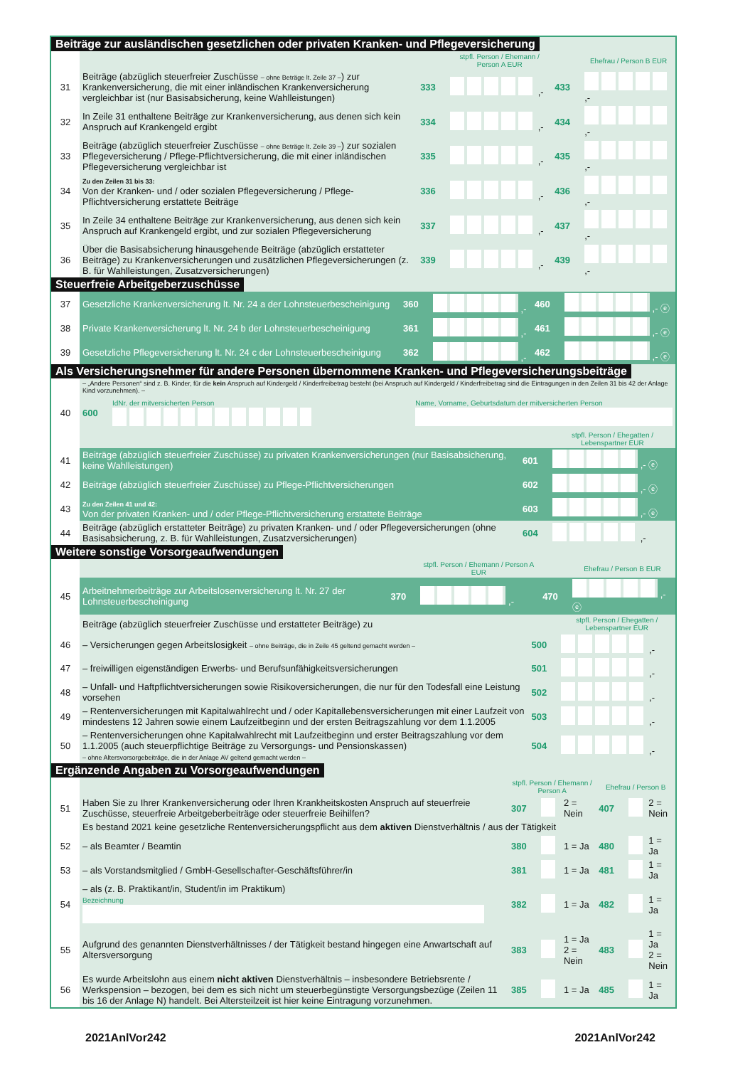Beiträge zur ausländischen gesetzlichen oder privaten Kranken- und Pflegeversicherung
| | | | stpfl. Person / Ehemann / Person A EUR | | Ehefrau / Person B EUR |
| 31 | Beiträge (abzüglich steuerfreier Zuschüsse – ohne Beträge lt. Zeile 37 – ) zur Krankenversicherung, die mit einer inländischen Krankenversicherung vergleichbar ist (nur Basisabsicherung, keine Wahlleistungen) | 333 | ,- | 433 | ,- |
| 32 | In Zeile 31 enthaltene Beiträge zur Krankenversicherung, aus denen sich kein Anspruch auf Krankengeld ergibt | 334 | ,- | 434 | ,- |
| 33 | Beiträge (abzüglich steuerfreier Zuschüsse – ohne Beträge lt. Zeile 39 – ) zur sozialen Pflegeversicherung / Pflege-Pflichtversicherung, die mit einer inländischen Pflegeversicherung vergleichbar ist | 335 | ,- | 435 | ,- |
| 34 | Zu den Zeilen 31 bis 33: Von der Kranken- und / oder sozialen Pflegeversicherung / Pflege-Pflichtversicherung erstattete Beiträge | 336 | ,- | 436 | ,- |
| 35 | In Zeile 34 enthaltene Beiträge zur Krankenversicherung, aus denen sich kein Anspruch auf Krankengeld ergibt, und zur sozialen Pflegeversicherung | 337 | ,- | 437 | ,- |
| 36 | Über die Basisabsicherung hinausgehende Beiträge (abzüglich erstatteter Beiträge) zu Krankenversicherungen und zusätzlichen Pflegeversicherungen (z. B. für Wahlleistungen, Zusatzversicherungen) | 339 | ,- | 439 | ,- |
Steuerfreie Arbeitgeberzuschüsse
| 37 | Gesetzliche Krankenversicherung lt. Nr. 24 a der Lohnsteuerbescheinigung | 360 | ,- | 460 | ,- ⓔ |
| 38 | Private Krankenversicherung lt. Nr. 24 b der Lohnsteuerbescheinigung | 361 | ,- | 461 | ,- ⓔ |
| 39 | Gesetzliche Pflegeversicherung lt. Nr. 24 c der Lohnsteuerbescheinigung | 362 | ,- | 462 | ,- ⓔ |
Als Versicherungsnehmer für andere Personen übernommene Kranken- und Pflegeversicherungsbeiträge
| | – „Andere Personen“ sind z. B. Kinder, für die kein Anspruch auf Kindergeld / Kinderfreibetrag besteht (bei Anspruch auf Kindergeld / Kinderfreibetrag sind die Eintragungen in den Zeilen 31 bis 42 der Anlage Kind vorzunehmen). – | | |
| 40 | 600 | IdNr. der mitversicherten Person | Name, Vorname, Geburtsdatum der mitversicherten Person |
| | | | stpfl. Person / Ehegatten / Lebenspartner EUR |
| 41 | Beiträge (abzüglich steuerfreier Zuschüsse) zu privaten Krankenversicherungen (nur Basisabsicherung, keine Wahlleistungen) | 601 | ,- ⓔ |
| 42 | Beiträge (abzüglich steuerfreier Zuschüsse) zu Pflege-Pflichtversicherungen | 602 | ,- ⓔ |
| 43 | Zu den Zeilen 41 und 42: Von der privaten Kranken- und / oder Pflege-Pflichtversicherung erstattete Beiträge | 603 | ,- ⓔ |
| 44 | Beiträge (abzüglich erstatteter Beiträge) zu privaten Kranken- und / oder Pflegeversicherungen (ohne Basisabsicherung, z. B. für Wahlleistungen, Zusatzversicherungen) | 604 | ,- |
Weitere sonstige Vorsorgeaufwendungen
| | | | stpfl. Person / Ehemann / Person A EUR | | Ehefrau / Person B EUR |
| 45 | Arbeitnehmerbeiträge zur Arbeitslosenversicherung lt. Nr. 27 der Lohnsteuerbescheinigung | 370 | ,- | 470 | ,- ⓔ |
| | Beiträge (abzüglich steuerfreier Zuschüsse und erstatteter Beiträge) zu | | stpfl. Person / Ehegatten / Lebenspartner EUR |
| 46 | – Versicherungen gegen Arbeitslosigkeit – ohne Beiträge, die in Zeile 45 geltend gemacht werden – | 500 | ,- |
| 47 | – freiwilligen eigenständigen Erwerbs- und Berufsunfähigkeitsversicherungen | 501 | ,- |
| 48 | – Unfall- und Haftpflichtversicherungen sowie Risikoversicherungen, die nur für den Todesfall eine Leistung vorsehen | 502 | ,- |
| 49 | – Rentenversicherungen mit Kapitalwahlrecht und / oder Kapitallebensversicherungen mit einer Laufzeit von mindestens 12 Jahren sowie einem Laufzeitbeginn und der ersten Beitragszahlung vor dem 1.1.2005 | 503 | ,- |
| 50 | – Rentenversicherungen ohne Kapitalwahlrecht mit Laufzeitbeginn und erster Beitragszahlung vor dem 1.1.2005 (auch steuerpflichtige Beiträge zu Versorgungs- und Pensionskassen) – ohne Altersvorsorgebeiträge, die in der Anlage AV geltend gemacht werden – | 504 | ,- |
Ergänzende Angaben zu Vorsorgeaufwendungen
| | | stpfl. Person / Ehemann / Person A | | | Ehefrau / Person B | | |
| 51 | Haben Sie zu Ihrer Krankenversicherung oder Ihren Krankheitskosten Anspruch auf steuerfreie Zuschüsse, steuerfreie Arbeitgeberbeiträge oder steuerfreie Beihilfen? | 307 | | 2 = Nein | 407 | | 2 = Nein |
| | Es bestand 2021 keine gesetzliche Rentenversicherungspflicht aus dem aktiven Dienstverhältnis / aus der Tätigkeit | | | | | | |
| 52 | – als Beamter / Beamtin | 380 | | 1 = Ja | 480 | | 1 = Ja |
| 53 | – als Vorstandsmitglied / GmbH-Gesellschafter-Geschäftsführer/in | 381 | | 1 = Ja | 481 | | 1 = Ja |
| 54 | – als (z. B. Praktikant/in, Student/in im Praktikum) Bezeichnung | 382 | | 1 = Ja | 482 | | 1 = Ja |
| 55 | Aufgrund des genannten Dienstverhältnisses / der Tätigkeit bestand hingegen eine Anwartschaft auf Altersversorgung | 383 | | 1 = Ja 2 = Nein | 483 | | 1 = Ja 2 = Nein |
| 56 | Es wurde Arbeitslohn aus einem nicht aktiven Dienstverhältnis – insbesondere Betriebsrente / Werkspension – bezogen, bei dem es sich nicht um steuerbegünstigte Versorgungsbezüge (Zeilen 11 bis 16 der Anlage N) handelt. Bei Altersteilzeit ist hier keine Eintragung vorzunehmen. | 385 | | 1 = Ja | 485 | | 1 = Ja |
2021AnlVor242 2021AnlVor242